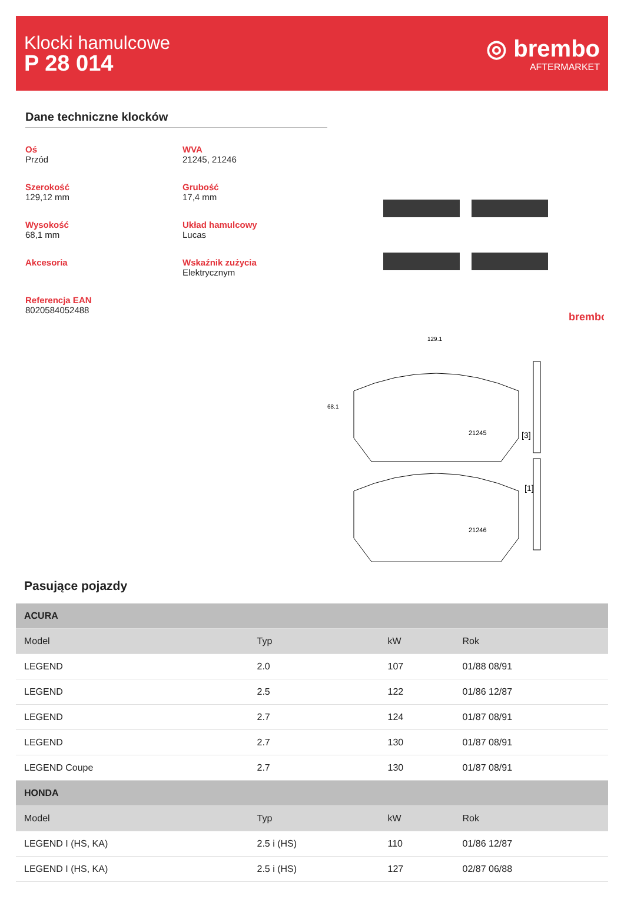Klocki hamulcowe
P 28 014
◎ brembo
AFTERMARKET
Dane techniczne klocków
Oś
Przód
WVA
21245, 21246
Szerokość
129,12 mm
Grubość
17,4 mm
Wysokość
68,1 mm
Układ hamulcowy
Lucas
Akcesoria
Wskaźnik zużycia
Elektrycznym
Referencja EAN
8020584052488
brembo
129.1
68.1
21245
21246
[3]
[1]
Pasujące pojazdy
| ACURA | | | |
| Model | Typ | kW | Rok |
| LEGEND | 2.0 | 107 | 01/88 08/91 |
| LEGEND | 2.5 | 122 | 01/86 12/87 |
| LEGEND | 2.7 | 124 | 01/87 08/91 |
| LEGEND | 2.7 | 130 | 01/87 08/91 |
| LEGEND Coupe | 2.7 | 130 | 01/87 08/91 |
| HONDA | | | |
| Model | Typ | kW | Rok |
| LEGEND I (HS, KA) | 2.5 i (HS) | 110 | 01/86 12/87 |
| LEGEND I (HS, KA) | 2.5 i (HS) | 127 | 02/87 06/88 |